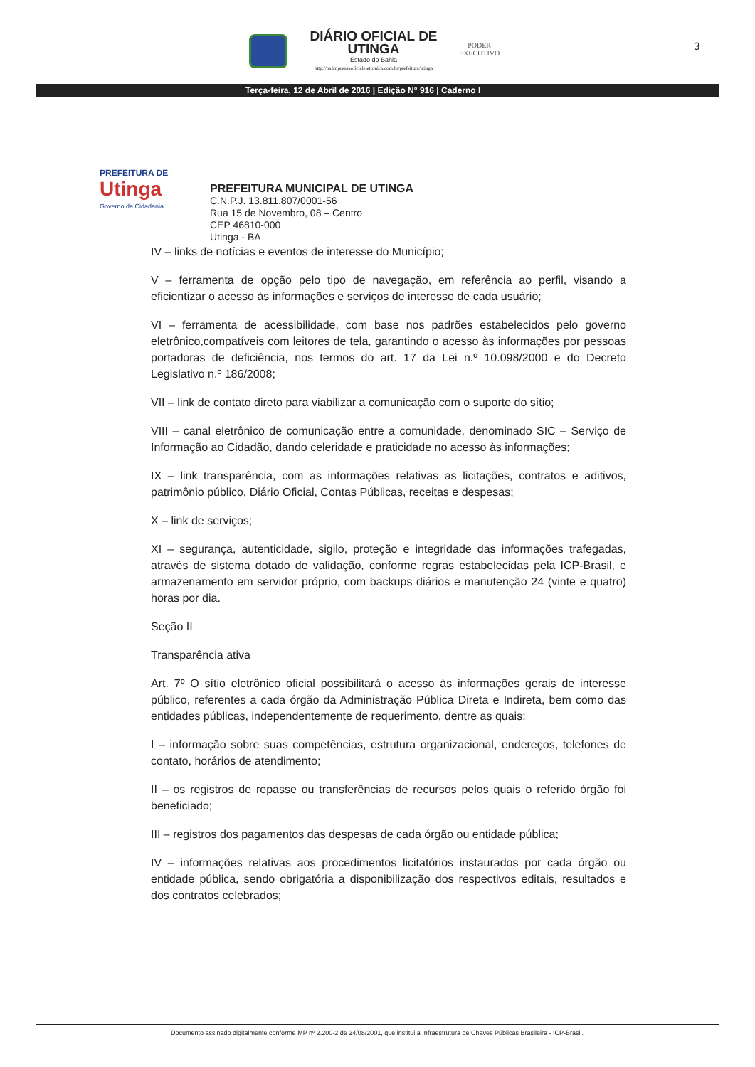DIÁRIO OFICIAL DE UTINGA
Estado do Bahia
http://ba.imprensaoficialeletronica.com.br/prefeitura/utinga
PODER
EXECUTIVO
3
Terça-feira, 12 de Abril de 2016 | Edição N° 916 | Caderno I
PREFEITURA DE
Utinga
Governo da Cidadania
PREFEITURA MUNICIPAL DE UTINGA
C.N.P.J. 13.811.807/0001-56
Rua 15 de Novembro, 08 – Centro
CEP 46810-000
Utinga - BA
IV – links de notícias e eventos de interesse do Município;
V – ferramenta de opção pelo tipo de navegação, em referência ao perfil, visando a eficientizar o acesso às informações e serviços de interesse de cada usuário;
VI – ferramenta de acessibilidade, com base nos padrões estabelecidos pelo governo eletrônico,compatíveis com leitores de tela, garantindo o acesso às informações por pessoas portadoras de deficiência, nos termos do art. 17 da Lei n.º 10.098/2000 e do Decreto Legislativo n.º 186/2008;
VII – link de contato direto para viabilizar a comunicação com o suporte do sítio;
VIII – canal eletrônico de comunicação entre a comunidade, denominado SIC – Serviço de Informação ao Cidadão, dando celeridade e praticidade no acesso às informações;
IX – link transparência, com as informações relativas as licitações, contratos e aditivos, patrimônio público, Diário Oficial, Contas Públicas, receitas e despesas;
X – link de serviços;
XI – segurança, autenticidade, sigilo, proteção e integridade das informações trafegadas, através de sistema dotado de validação, conforme regras estabelecidas pela ICP-Brasil, e armazenamento em servidor próprio, com backups diários e manutenção 24 (vinte e quatro) horas por dia.
Seção II
Transparência ativa
Art. 7º O sítio eletrônico oficial possibilitará o acesso às informações gerais de interesse público, referentes a cada órgão da Administração Pública Direta e Indireta, bem como das entidades públicas, independentemente de requerimento, dentre as quais:
I – informação sobre suas competências, estrutura organizacional, endereços, telefones de contato, horários de atendimento;
II – os registros de repasse ou transferências de recursos pelos quais o referido órgão foi beneficiado;
III – registros dos pagamentos das despesas de cada órgão ou entidade pública;
IV – informações relativas aos procedimentos licitatórios instaurados por cada órgão ou entidade pública, sendo obrigatória a disponibilização dos respectivos editais, resultados e dos contratos celebrados;
Documento assinado digitalmente conforme MP nº 2.200-2 de 24/08/2001, que institui a Infraestrutura de Chaves Públicas Brasileira - ICP-Brasil.